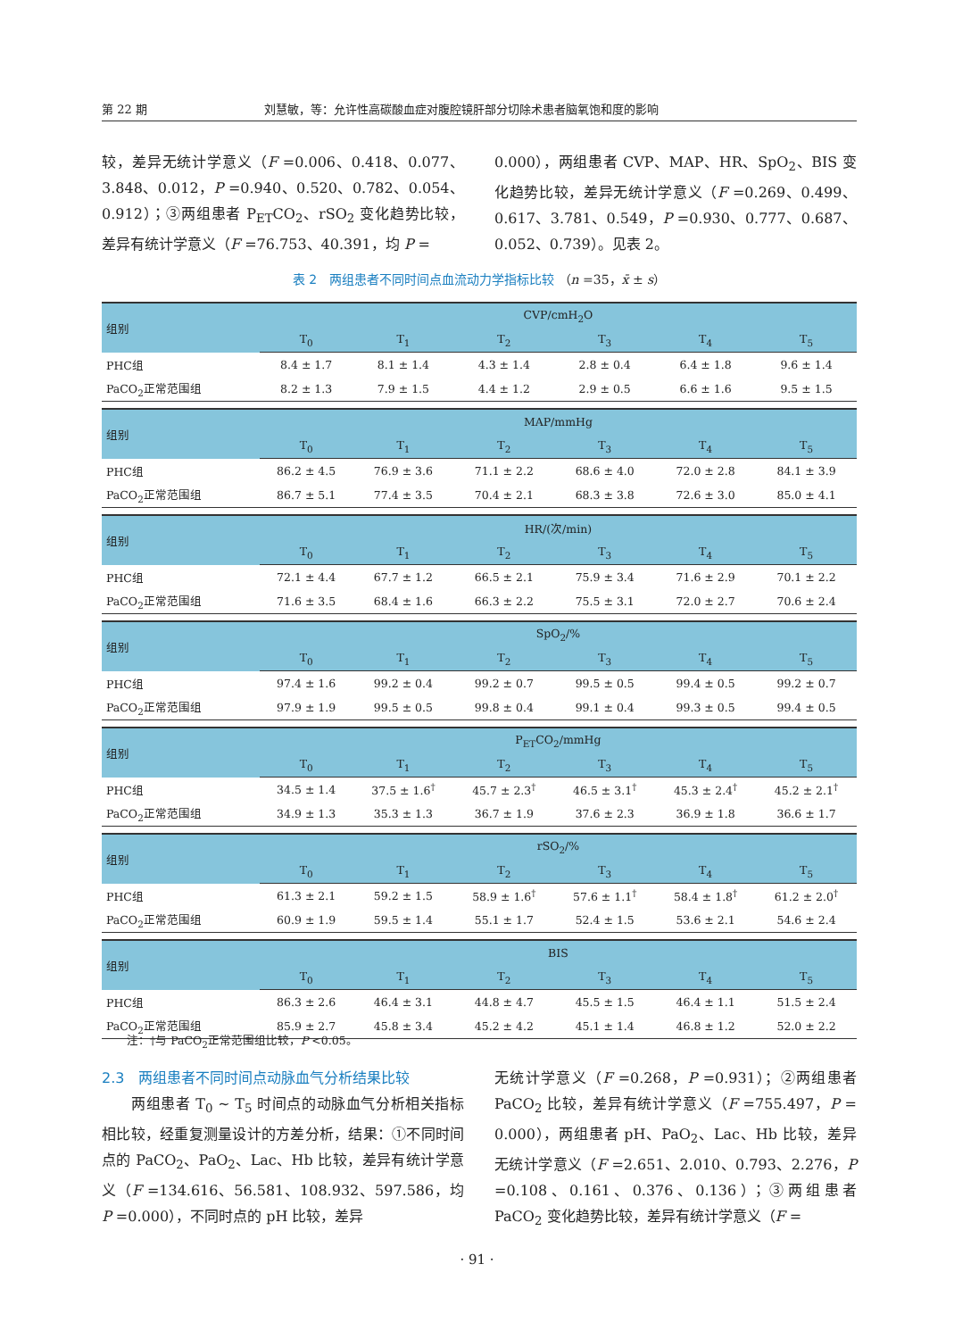第 22 期 刘慧敏，等：允许性高碳酸血症对腹腔镜肝部分切除术患者脑氧饱和度的影响
较，差异无统计学意义（F =0.006、0.418、0.077、3.848、0.012，P =0.940、0.520、0.782、0.054、0.912）；③两组患者 P<sub>ET</sub>CO<sub>2</sub>、rSO<sub>2</sub> 变化趋势比较，差异有统计学意义（F =76.753、40.391，均 P =
0.000），两组患者 CVP、MAP、HR、SpO<sub>2</sub>、BIS 变化趋势比较，差异无统计学意义（F =0.269、0.499、0.617、3.781、0.549，P =0.930、0.777、0.687、0.052、0.739）。见表 2。
表 2　两组患者不同时间点血流动力学指标比较 （n =35，x̄ ± s）
| 组别 | CVP/cmH<sub>2</sub>O | | | | | |
| --- | --- | --- | --- | --- | --- | --- |
| | T<sub>0</sub> | T<sub>1</sub> | T<sub>2</sub> | T<sub>3</sub> | T<sub>4</sub> | T<sub>5</sub> |
| PHC组 | 8.4 ± 1.7 | 8.1 ± 1.4 | 4.3 ± 1.4 | 2.8 ± 0.4 | 6.4 ± 1.8 | 9.6 ± 1.4 |
| PaCO<sub>2</sub>正常范围组 | 8.2 ± 1.3 | 7.9 ± 1.5 | 4.4 ± 1.2 | 2.9 ± 0.5 | 6.6 ± 1.6 | 9.5 ± 1.5 |
| 组别 | MAP/mmHg | | | | | |
| | T<sub>0</sub> | T<sub>1</sub> | T<sub>2</sub> | T<sub>3</sub> | T<sub>4</sub> | T<sub>5</sub> |
| PHC组 | 86.2 ± 4.5 | 76.9 ± 3.6 | 71.1 ± 2.2 | 68.6 ± 4.0 | 72.0 ± 2.8 | 84.1 ± 3.9 |
| PaCO<sub>2</sub>正常范围组 | 86.7 ± 5.1 | 77.4 ± 3.5 | 70.4 ± 2.1 | 68.3 ± 3.8 | 72.6 ± 3.0 | 85.0 ± 4.1 |
| 组别 | HR/(次/min) | | | | | |
| | T<sub>0</sub> | T<sub>1</sub> | T<sub>2</sub> | T<sub>3</sub> | T<sub>4</sub> | T<sub>5</sub> |
| PHC组 | 72.1 ± 4.4 | 67.7 ± 1.2 | 66.5 ± 2.1 | 75.9 ± 3.4 | 71.6 ± 2.9 | 70.1 ± 2.2 |
| PaCO<sub>2</sub>正常范围组 | 71.6 ± 3.5 | 68.4 ± 1.6 | 66.3 ± 2.2 | 75.5 ± 3.1 | 72.0 ± 2.7 | 70.6 ± 2.4 |
| 组别 | SpO<sub>2</sub>/% | | | | | |
| | T<sub>0</sub> | T<sub>1</sub> | T<sub>2</sub> | T<sub>3</sub> | T<sub>4</sub> | T<sub>5</sub> |
| PHC组 | 97.4 ± 1.6 | 99.2 ± 0.4 | 99.2 ± 0.7 | 99.5 ± 0.5 | 99.4 ± 0.5 | 99.2 ± 0.7 |
| PaCO<sub>2</sub>正常范围组 | 97.9 ± 1.9 | 99.5 ± 0.5 | 99.8 ± 0.4 | 99.1 ± 0.4 | 99.3 ± 0.5 | 99.4 ± 0.5 |
| 组别 | P<sub>ET</sub>CO<sub>2</sub>/mmHg | | | | | |
| | T<sub>0</sub> | T<sub>1</sub> | T<sub>2</sub> | T<sub>3</sub> | T<sub>4</sub> | T<sub>5</sub> |
| PHC组 | 34.5 ± 1.4 | 37.5 ± 1.6<sup>†</sup> | 45.7 ± 2.3<sup>†</sup> | 46.5 ± 3.1<sup>†</sup> | 45.3 ± 2.4<sup>†</sup> | 45.2 ± 2.1<sup>†</sup> |
| PaCO<sub>2</sub>正常范围组 | 34.9 ± 1.3 | 35.3 ± 1.3 | 36.7 ± 1.9 | 37.6 ± 2.3 | 36.9 ± 1.8 | 36.6 ± 1.7 |
| 组别 | rSO<sub>2</sub>/% | | | | | |
| | T<sub>0</sub> | T<sub>1</sub> | T<sub>2</sub> | T<sub>3</sub> | T<sub>4</sub> | T<sub>5</sub> |
| PHC组 | 61.3 ± 2.1 | 59.2 ± 1.5 | 58.9 ± 1.6<sup>†</sup> | 57.6 ± 1.1<sup>†</sup> | 58.4 ± 1.8<sup>†</sup> | 61.2 ± 2.0<sup>†</sup> |
| PaCO<sub>2</sub>正常范围组 | 60.9 ± 1.9 | 59.5 ± 1.4 | 55.1 ± 1.7 | 52.4 ± 1.5 | 53.6 ± 2.1 | 54.6 ± 2.4 |
| 组别 | BIS | | | | | |
| | T<sub>0</sub> | T<sub>1</sub> | T<sub>2</sub> | T<sub>3</sub> | T<sub>4</sub> | T<sub>5</sub> |
| PHC组 | 86.3 ± 2.6 | 46.4 ± 3.1 | 44.8 ± 4.7 | 45.5 ± 1.5 | 46.4 ± 1.1 | 51.5 ± 2.4 |
| PaCO<sub>2</sub>正常范围组 | 85.9 ± 2.7 | 45.8 ± 3.4 | 45.2 ± 4.2 | 45.1 ± 1.4 | 46.8 ± 1.2 | 52.0 ± 2.2 |
注：†与 PaCO<sub>2</sub>正常范围组比较，P <0.05。
2.3　两组患者不同时间点动脉血气分析结果比较
　　两组患者 T<sub>0</sub> ~ T<sub>5</sub> 时间点的动脉血气分析相关指标相比较，经重复测量设计的方差分析，结果：①不同时间点的 PaCO<sub>2</sub>、PaO<sub>2</sub>、Lac、Hb 比较，差异有统计学意义（F =134.616、56.581、108.932、597.586，均 P =0.000），不同时点的 pH 比较，差异
无统计学意义（F =0.268，P =0.931）；②两组患者 PaCO<sub>2</sub> 比较，差异有统计学意义（F =755.497，P = 0.000），两组患者 pH、PaO<sub>2</sub>、Lac、Hb 比较，差异无统计学意义（F =2.651、2.010、0.793、2.276，P =0.108、0.161、0.376、0.136）；③两组患者 PaCO<sub>2</sub> 变化趋势比较，差异有统计学意义（F =
· 91 ·